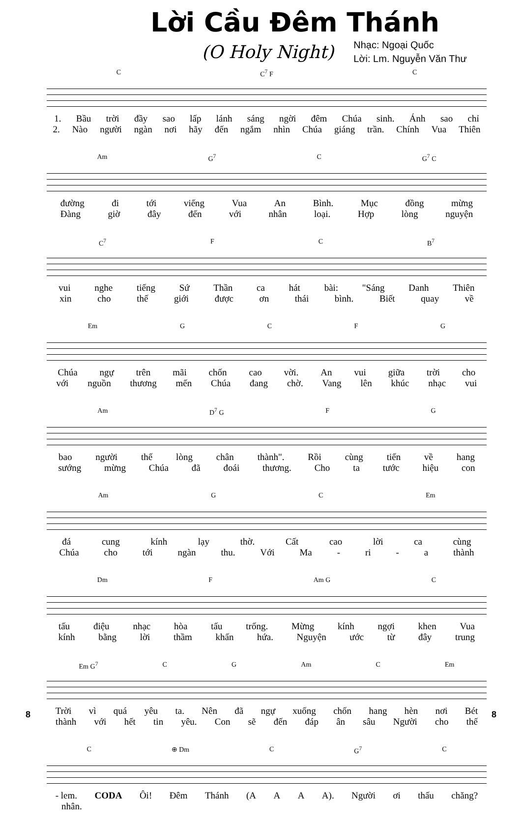Lời Cầu Đêm Thánh
(O Holy Night)
Nhạc: Ngoại Quốc
Lời: Lm. Nguyễn Văn Thư
C C<sup>7</sup> F C
1. Bầu trời đầy sao lấp lánh sáng ngời đêm Chúa sinh. Ánh sao chỉ
2. Nào người ngàn nơi hãy đến ngắm nhìn Chúa giáng trần. Chính Vua Thiên
Am G<sup>7</sup> C G<sup>7</sup> C
đường đi tới viếng Vua An Bình. Mục đồng mừng
Đàng giờ đây đến với nhân loại. Hợp lòng nguyện
C<sup>7</sup> F C B<sup>7</sup>
vui nghe tiếng Sứ Thần ca hát bài: "Sáng Danh Thiên
xin cho thế giới được ơn thái bình. Biết quay về
Em GCFG
Chúa ngự trên mãi chốn cao vời. An vui giữa trời cho
với nguồn thương mến Chúa đang chờ. Vang lên khúc nhạc vui
Am D<sup>7</sup> G F G
bao người thế lòng chân thành". Rồi cùng tiến về hang
sướng mừng Chúa đã đoái thương. Cho ta tước hiệu con
Am G C Em
đá cung kính lạy thờ. Cất cao lời ca cùng
Chúa cho tới ngàn thu. Với Ma - ri - a thành
Dm F Am G C
tấu điệu nhạc hòa tấu trống. Mừng kính ngợi khen Vua
kính bằng lời thầm khấn hứa. Nguyện ước từ đây trung
Em G<sup>7</sup> C G Am C Em
Trời vì quá yêu ta. Nên đã ngự xuống chốn hang hèn nơi Bét
thành với hết tin yêu. Con sẽ đến đáp ân sâu Người cho thế
C ⊕ Dm C G<sup>7</sup> C
- lem. CODA Ôi! Đêm Thánh (A A A A). Người ơi thấu chăng?
nhân.
8 8